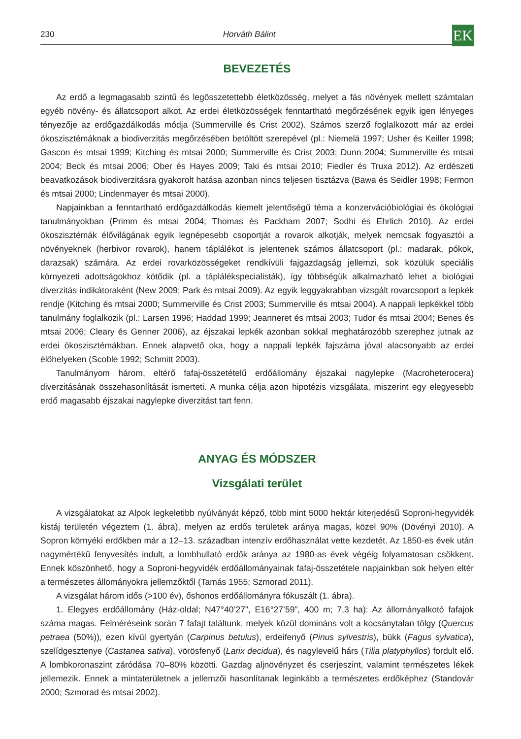230 Horváth Bálint EK
BEVEZETÉS
Az erdő a legmagasabb szintű és legösszetettebb életközösség, melyet a fás növények mellett számtalan egyéb növény- és állatcsoport alkot. Az erdei életközösségek fenntartható megőrzésének egyik igen lényeges tényezője az erdőgazdálkodás módja (Summerville és Crist 2002). Számos szerző foglalkozott már az erdei ökoszisztémáknak a biodiverzitás megőrzésében betöltött szerepével (pl.: Niemelä 1997; Usher és Keiller 1998; Gascon és mtsai 1999; Kitching és mtsai 2000; Summerville és Crist 2003; Dunn 2004; Summerville és mtsai 2004; Beck és mtsai 2006; Ober és Hayes 2009; Taki és mtsai 2010; Fiedler és Truxa 2012). Az erdészeti beavatkozások biodiverzitásra gyakorolt hatása azonban nincs teljesen tisztázva (Bawa és Seidler 1998; Fermon és mtsai 2000; Lindenmayer és mtsai 2000).
Napjainkban a fenntartható erdőgazdálkodás kiemelt jelentőségű téma a konzervációbiológiai és ökológiai tanulmányokban (Primm és mtsai 2004; Thomas és Packham 2007; Sodhi és Ehrlich 2010). Az erdei ökoszisztémák élővilágának egyik legnépesebb csoportját a rovarok alkotják, melyek nemcsak fogyasztói a növényeknek (herbivor rovarok), hanem táplálékot is jelentenek számos állatcsoport (pl.: madarak, pókok, darazsak) számára. Az erdei rovarközösségeket rendkívüli fajgazdagság jellemzi, sok közülük speciális környezeti adottságokhoz kötődik (pl. a táplálékspecialisták), így többségük alkalmazható lehet a biológiai diverzitás indikátoraként (New 2009; Park és mtsai 2009). Az egyik leggyakrabban vizsgált rovarcsoport a lepkék rendje (Kitching és mtsai 2000; Summerville és Crist 2003; Summerville és mtsai 2004). A nappali lepkékkel több tanulmány foglalkozik (pl.: Larsen 1996; Haddad 1999; Jeanneret és mtsai 2003; Tudor és mtsai 2004; Benes és mtsai 2006; Cleary és Genner 2006), az éjszakai lepkék azonban sokkal meghatározóbb szerephez jutnak az erdei ökoszisztémákban. Ennek alapvető oka, hogy a nappali lepkék fajszáma jóval alacsonyabb az erdei élőhelyeken (Scoble 1992; Schmitt 2003).
Tanulmányom három, eltérő fafaj-összetételű erdőállomány éjszakai nagylepke (Macroheterocera) diverzitásának összehasonlítását ismerteti. A munka célja azon hipotézis vizsgálata, miszerint egy elegyesebb erdő magasabb éjszakai nagylepke diverzitást tart fenn.
ANYAG ÉS MÓDSZER
Vizsgálati terület
A vizsgálatokat az Alpok legkeletibb nyúlványát képző, több mint 5000 hektár kiterjedésű Soproni-hegyvidék kistáj területén végeztem (1. ábra), melyen az erdős területek aránya magas, közel 90% (Dövényi 2010). A Sopron környéki erdőkben már a 12–13. században intenzív erdőhasználat vette kezdetét. Az 1850-es évek után nagymértékű fenyvesítés indult, a lombhullató erdők aránya az 1980-as évek végéig folyamatosan csökkent. Ennek köszönhető, hogy a Soproni-hegyvidék erdőállományainak fafaj-összetétele napjainkban sok helyen eltér a természetes állományokra jellemzőktől (Tamás 1955; Szmorad 2011).
A vizsgálat három idős (>100 év), őshonos erdőállományra fókuszált (1. ábra).
1. Elegyes erdőállomány (Ház-oldal; N47°40’27”, E16°27’59”, 400 m; 7,3 ha): Az állományalkotó fafajok száma magas. Felméréseink során 7 fafajt találtunk, melyek közül domináns volt a kocsánytalan tölgy (Quercus petraea (50%)), ezen kívül gyertyán (Carpinus betulus), erdeifenyő (Pinus sylvestris), bükk (Fagus sylvatica), szelídgesztenye (Castanea sativa), vörösfenyő (Larix decidua), és nagylevelű hárs (Tilia platyphyllos) fordult elő. A lombkoronaszint záródása 70–80% közötti. Gazdag aljnövényzet és cserjeszint, valamint természetes lékek jellemezik. Ennek a mintaterületnek a jellemzői hasonlítanak leginkább a természetes erdőképhez (Standovár 2000; Szmorad és mtsai 2002).